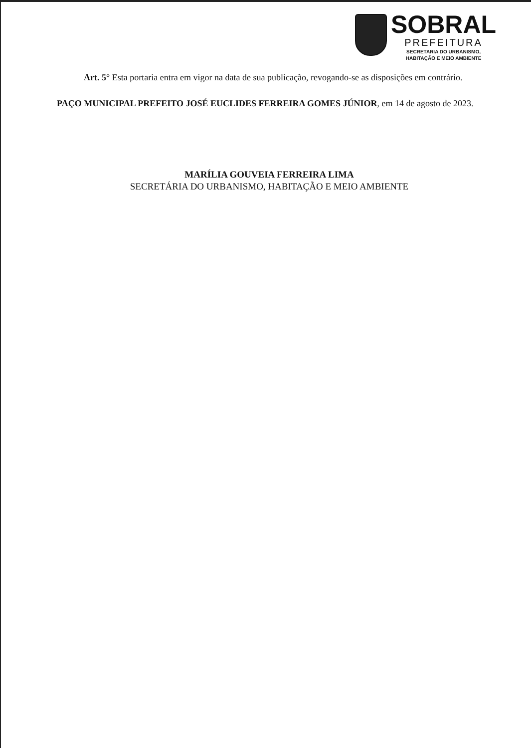SOBRAL
PREFEITURA
SECRETARIA DO URBANISMO,
HABITAÇÃO E MEIO AMBIENTE
Art. 5° Esta portaria entra em vigor na data de sua publicação, revogando-se as disposições em contrário.
PAÇO MUNICIPAL PREFEITO JOSÉ EUCLIDES FERREIRA GOMES JÚNIOR, em 14 de agosto de 2023.
MARÍLIA GOUVEIA FERREIRA LIMA
SECRETÁRIA DO URBANISMO, HABITAÇÃO E MEIO AMBIENTE